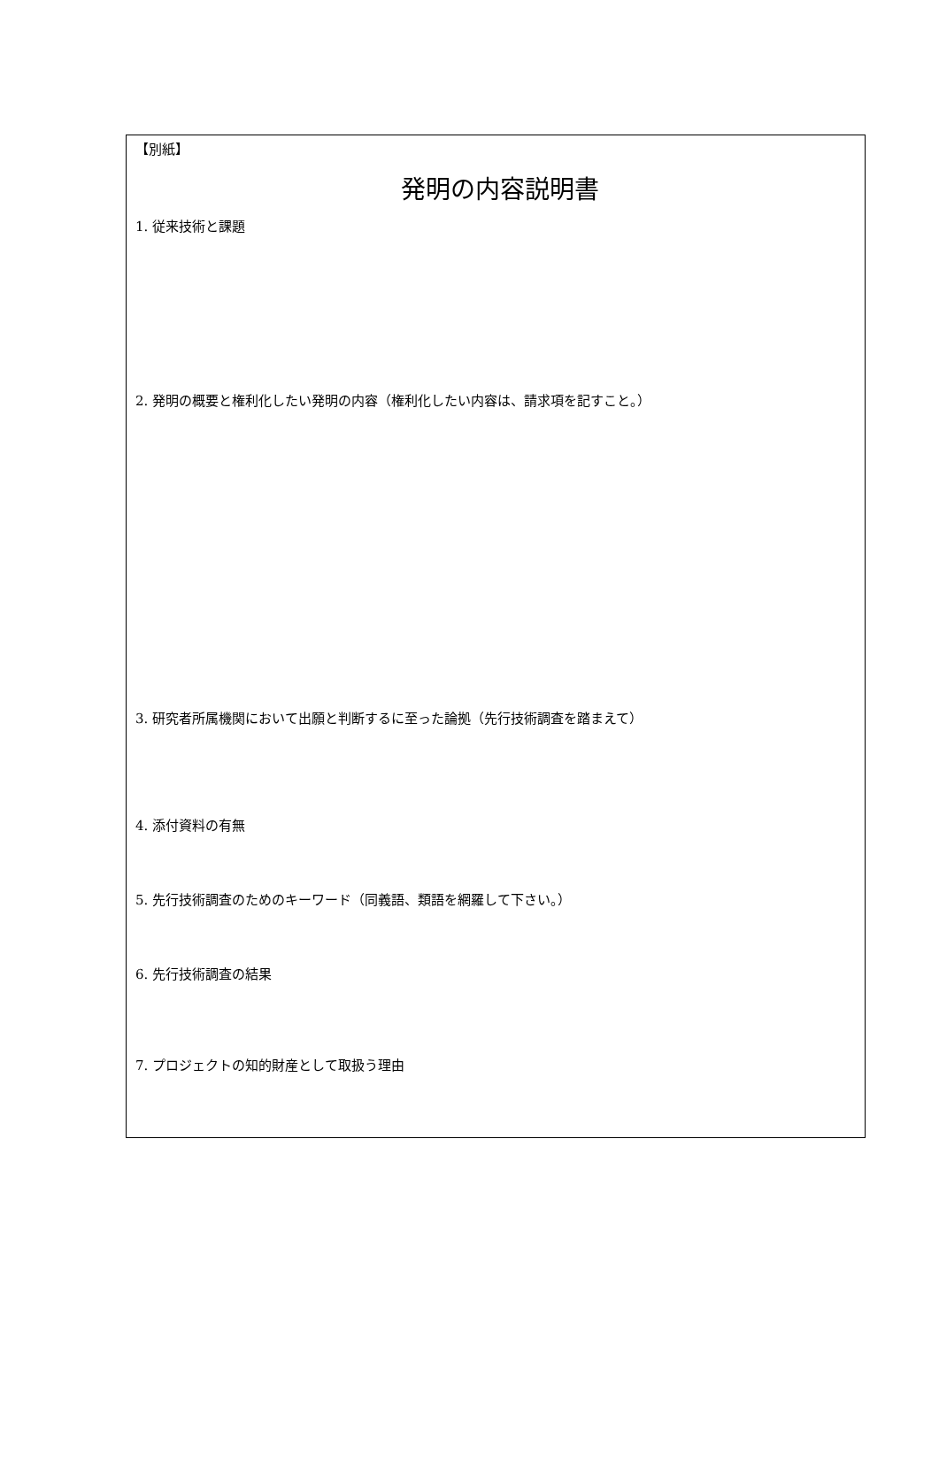【別紙】
発明の内容説明書
1. 従来技術と課題
2. 発明の概要と権利化したい発明の内容（権利化したい内容は、請求項を記すこと。）
3. 研究者所属機関において出願と判断するに至った論拠（先行技術調査を踏まえて）
4. 添付資料の有無
5. 先行技術調査のためのキーワード（同義語、類語を網羅して下さい。）
6. 先行技術調査の結果
7. プロジェクトの知的財産として取扱う理由